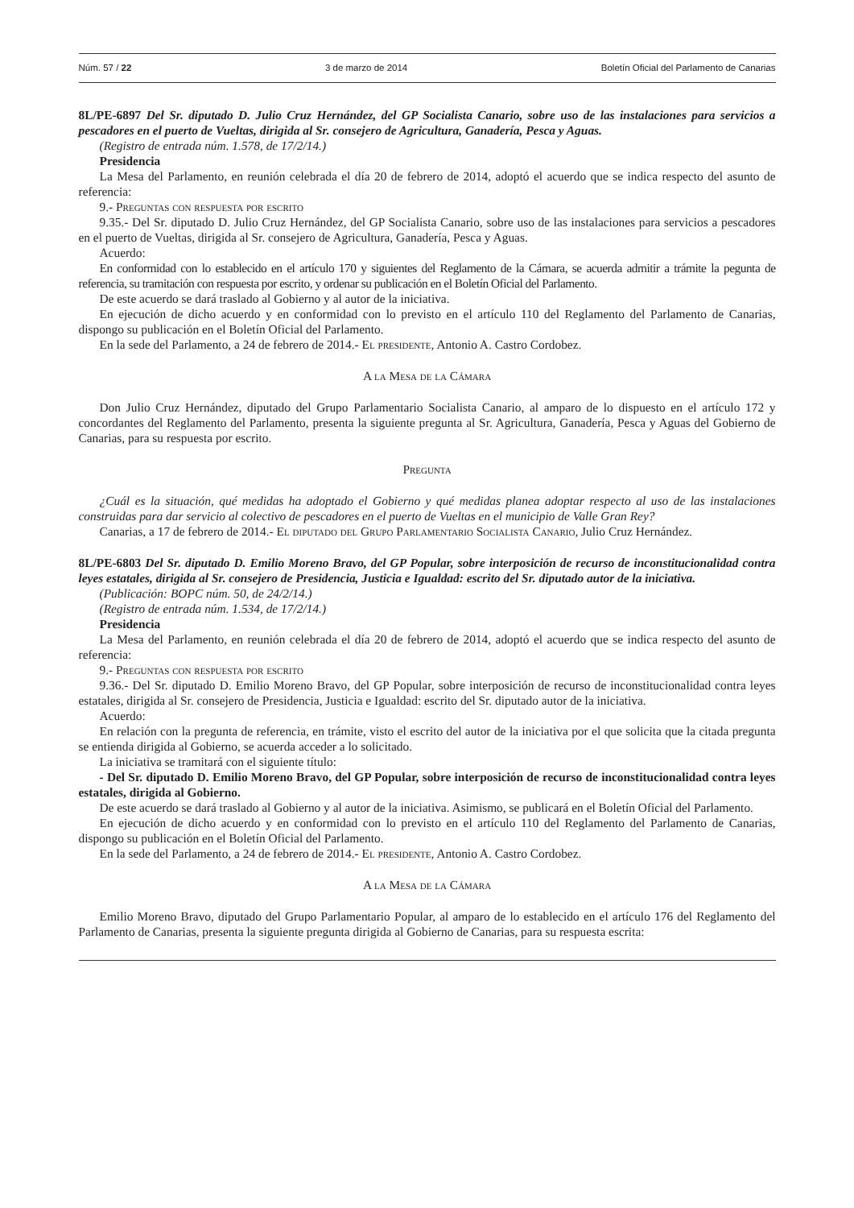Núm. 57 / 22 3 de marzo de 2014 Boletín Oficial del Parlamento de Canarias
8L/PE-6897 Del Sr. diputado D. Julio Cruz Hernández, del GP Socialista Canario, sobre uso de las instalaciones para servicios a pescadores en el puerto de Vueltas, dirigida al Sr. consejero de Agricultura, Ganadería, Pesca y Aguas.
(Registro de entrada núm. 1.578, de 17/2/14.)
Presidencia
La Mesa del Parlamento, en reunión celebrada el día 20 de febrero de 2014, adoptó el acuerdo que se indica respecto del asunto de referencia:
9.- Preguntas con respuesta por escrito
9.35.- Del Sr. diputado D. Julio Cruz Hernández, del GP Socialista Canario, sobre uso de las instalaciones para servicios a pescadores en el puerto de Vueltas, dirigida al Sr. consejero de Agricultura, Ganadería, Pesca y Aguas.
Acuerdo:
En conformidad con lo establecido en el artículo 170 y siguientes del Reglamento de la Cámara, se acuerda admitir a trámite la pegunta de referencia, su tramitación con respuesta por escrito, y ordenar su publicación en el Boletín Oficial del Parlamento.
De este acuerdo se dará traslado al Gobierno y al autor de la iniciativa.
En ejecución de dicho acuerdo y en conformidad con lo previsto en el artículo 110 del Reglamento del Parlamento de Canarias, dispongo su publicación en el Boletín Oficial del Parlamento.
En la sede del Parlamento, a 24 de febrero de 2014.- El presidente, Antonio A. Castro Cordobez.
A la Mesa de la Cámara
Don Julio Cruz Hernández, diputado del Grupo Parlamentario Socialista Canario, al amparo de lo dispuesto en el artículo 172 y concordantes del Reglamento del Parlamento, presenta la siguiente pregunta al Sr. Agricultura, Ganadería, Pesca y Aguas del Gobierno de Canarias, para su respuesta por escrito.
Pregunta
¿Cuál es la situación, qué medidas ha adoptado el Gobierno y qué medidas planea adoptar respecto al uso de las instalaciones construidas para dar servicio al colectivo de pescadores en el puerto de Vueltas en el municipio de Valle Gran Rey?
Canarias, a 17 de febrero de 2014.- El diputado del Grupo Parlamentario Socialista Canario, Julio Cruz Hernández.
8L/PE-6803 Del Sr. diputado D. Emilio Moreno Bravo, del GP Popular, sobre interposición de recurso de inconstitucionalidad contra leyes estatales, dirigida al Sr. consejero de Presidencia, Justicia e Igualdad: escrito del Sr. diputado autor de la iniciativa.
(Publicación: BOPC núm. 50, de 24/2/14.)
(Registro de entrada núm. 1.534, de 17/2/14.)
Presidencia
La Mesa del Parlamento, en reunión celebrada el día 20 de febrero de 2014, adoptó el acuerdo que se indica respecto del asunto de referencia:
9.- Preguntas con respuesta por escrito
9.36.- Del Sr. diputado D. Emilio Moreno Bravo, del GP Popular, sobre interposición de recurso de inconstitucionalidad contra leyes estatales, dirigida al Sr. consejero de Presidencia, Justicia e Igualdad: escrito del Sr. diputado autor de la iniciativa.
Acuerdo:
En relación con la pregunta de referencia, en trámite, visto el escrito del autor de la iniciativa por el que solicita que la citada pregunta se entienda dirigida al Gobierno, se acuerda acceder a lo solicitado.
La iniciativa se tramitará con el siguiente título:
- Del Sr. diputado D. Emilio Moreno Bravo, del GP Popular, sobre interposición de recurso de inconstitucionalidad contra leyes estatales, dirigida al Gobierno.
De este acuerdo se dará traslado al Gobierno y al autor de la iniciativa. Asimismo, se publicará en el Boletín Oficial del Parlamento.
En ejecución de dicho acuerdo y en conformidad con lo previsto en el artículo 110 del Reglamento del Parlamento de Canarias, dispongo su publicación en el Boletín Oficial del Parlamento.
En la sede del Parlamento, a 24 de febrero de 2014.- El presidente, Antonio A. Castro Cordobez.
A la Mesa de la Cámara
Emilio Moreno Bravo, diputado del Grupo Parlamentario Popular, al amparo de lo establecido en el artículo 176 del Reglamento del Parlamento de Canarias, presenta la siguiente pregunta dirigida al Gobierno de Canarias, para su respuesta escrita: